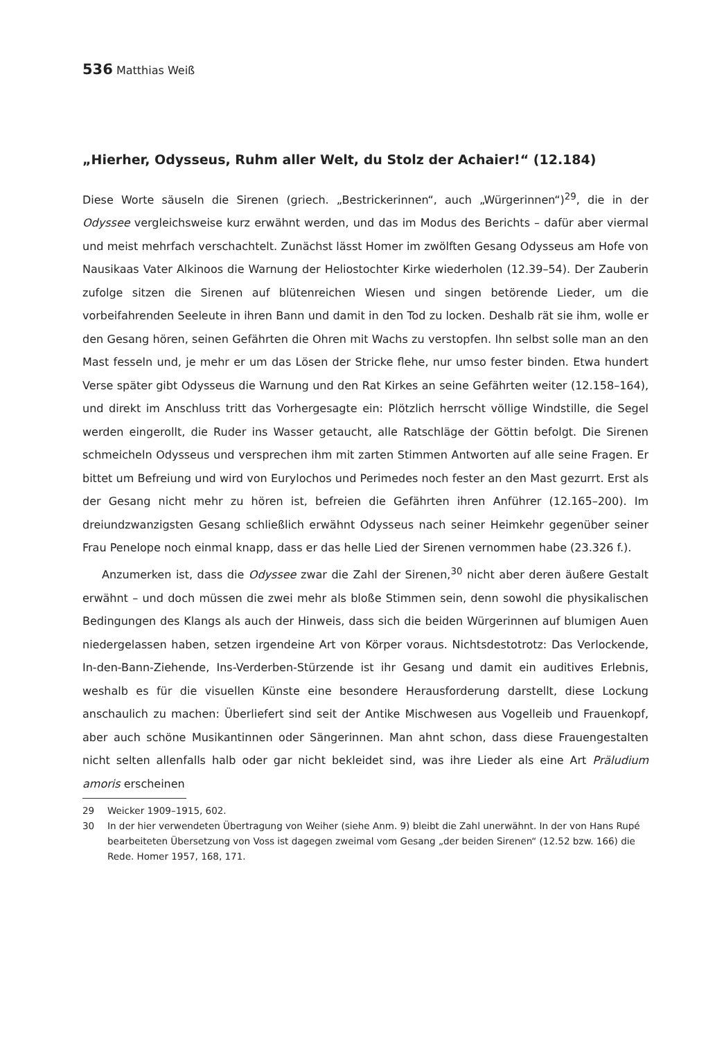536 Matthias Weiß
„Hierher, Odysseus, Ruhm aller Welt, du Stolz der Achaier!“ (12.184)
Diese Worte säuseln die Sirenen (griech. „Bestrickerinnen“, auch „Würgerinnen“)<sup>29</sup>, die in der Odyssee vergleichsweise kurz erwähnt werden, und das im Modus des Berichts – dafür aber viermal und meist mehrfach verschachtelt. Zunächst lässt Homer im zwölften Gesang Odysseus am Hofe von Nausikaas Vater Alkinoos die Warnung der Heliostochter Kirke wiederholen (12.39–54). Der Zauberin zufolge sitzen die Sirenen auf blütenreichen Wiesen und singen betörende Lieder, um die vorbeifahrenden Seeleute in ihren Bann und damit in den Tod zu locken. Deshalb rät sie ihm, wolle er den Gesang hören, seinen Gefährten die Ohren mit Wachs zu verstopfen. Ihn selbst solle man an den Mast fesseln und, je mehr er um das Lösen der Stricke flehe, nur umso fester binden. Etwa hundert Verse später gibt Odysseus die Warnung und den Rat Kirkes an seine Gefährten weiter (12.158–164), und direkt im Anschluss tritt das Vorhergesagte ein: Plötzlich herrscht völlige Windstille, die Segel werden eingerollt, die Ruder ins Wasser getaucht, alle Ratschläge der Göttin befolgt. Die Sirenen schmeicheln Odysseus und versprechen ihm mit zarten Stimmen Antworten auf alle seine Fragen. Er bittet um Befreiung und wird von Eurylochos und Perimedes noch fester an den Mast gezurrt. Erst als der Gesang nicht mehr zu hören ist, befreien die Gefährten ihren Anführer (12.165–200). Im dreiundzwanzigsten Gesang schließlich erwähnt Odysseus nach seiner Heimkehr gegenüber seiner Frau Penelope noch einmal knapp, dass er das helle Lied der Sirenen vernommen habe (23.326 f.).
Anzumerken ist, dass die Odyssee zwar die Zahl der Sirenen,<sup>30</sup> nicht aber deren äußere Gestalt erwähnt – und doch müssen die zwei mehr als bloße Stimmen sein, denn sowohl die physikalischen Bedingungen des Klangs als auch der Hinweis, dass sich die beiden Würgerinnen auf blumigen Auen niedergelassen haben, setzen irgendeine Art von Körper voraus. Nichtsdestotrotz: Das Verlockende, In-den-Bann-Ziehende, Ins-Verderben-Stürzende ist ihr Gesang und damit ein auditives Erlebnis, weshalb es für die visuellen Künste eine besondere Herausforderung darstellt, diese Lockung anschaulich zu machen: Überliefert sind seit der Antike Mischwesen aus Vogelleib und Frauenkopf, aber auch schöne Musikantinnen oder Sängerinnen. Man ahnt schon, dass diese Frauengestalten nicht selten allenfalls halb oder gar nicht bekleidet sind, was ihre Lieder als eine Art Präludium amoris erscheinen
29 Weicker 1909–1915, 602.
30 In der hier verwendeten Übertragung von Weiher (siehe Anm. 9) bleibt die Zahl unerwähnt. In der von Hans Rupé bearbeiteten Übersetzung von Voss ist dagegen zweimal vom Gesang „der beiden Sirenen“ (12.52 bzw. 166) die Rede. Homer 1957, 168, 171.